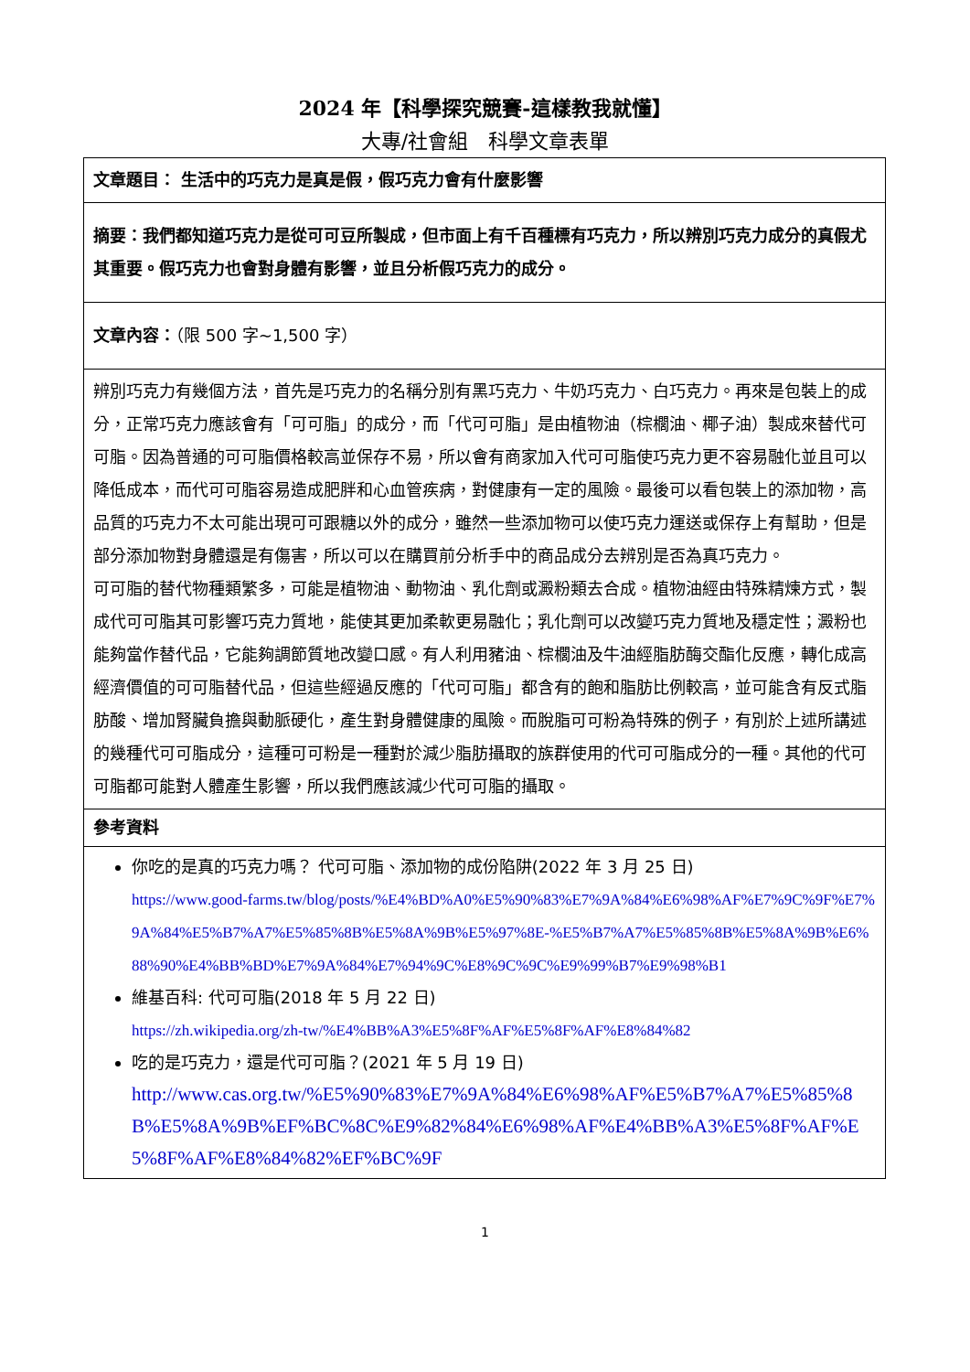2024 年【科學探究競賽-這樣教我就懂】
大專/社會組　科學文章表單
| 文章題目： 生活中的巧克力是真是假，假巧克力會有什麼影響 |
| 摘要：我們都知道巧克力是從可可豆所製成，但市面上有千百種標有巧克力，所以辨別巧克力成分的真假尤其重要。假巧克力也會對身體有影響，並且分析假巧克力的成分。 |
| 文章內容： （限 500 字~1,500 字） |
| 辨別巧克力有幾個方法，首先是巧克力的名稱分別有黑巧克力、牛奶巧克力、白巧克力。再來是包裝上的成分，正常巧克力應該會有「可可脂」的成分，而「代可可脂」是由植物油（棕櫚油、椰子油）製成來替代可可脂。因為普通的可可脂價格較高並保存不易，所以會有商家加入代可可脂使巧克力更不容易融化並且可以降低成本，而代可可脂容易造成肥胖和心血管疾病，對健康有一定的風險。最後可以看包裝上的添加物，高品質的巧克力不太可能出現可可跟糖以外的成分，雖然一些添加物可以使巧克力運送或保存上有幫助，但是部分添加物對身體還是有傷害，所以可以在購買前分析手中的商品成分去辨別是否為真巧克力。 可可脂的替代物種類繁多，可能是植物油、動物油、乳化劑或澱粉類去合成。植物油經由特殊精煉方式，製成代可可脂其可影響巧克力質地，能使其更加柔軟更易融化；乳化劑可以改變巧克力質地及穩定性；澱粉也能夠當作替代品，它能夠調節質地改變口感。有人利用豬油、棕櫚油及牛油經脂肪酶交酯化反應，轉化成高經濟價值的可可脂替代品，但這些經過反應的「代可可脂」都含有的飽和脂肪比例較高，並可能含有反式脂肪酸、增加腎臟負擔與動脈硬化，產生對身體健康的風險。而脫脂可可粉為特殊的例子，有別於上述所講述的幾種代可可脂成分，這種可可粉是一種對於減少脂肪攝取的族群使用的代可可脂成分的一種。其他的代可可脂都可能對人體產生影響，所以我們應該減少代可可脂的攝取。 |
| 參考資料 |
| 你吃的是真的巧克力嗎？ 代可可脂、添加物的成份陷阱(2022 年 3 月 25 日) https://www.good-farms.tw/blog/posts/%E4%BD%A0%E5%90%83%E7%9A%84%E6%98%AF%E7%9C%9F%E7%9A%84%E5%B7%A7%E5%85%8B%E5%8A%9B%E5%97%8E-%E5%B7%A7%E5%85%8B%E5%8A%9B%E6%88%90%E4%BB%BD%E7%9A%84%E7%94%9C%E8%9C%9C%E9%99%B7%E9%98%B1 維基百科: 代可可脂(2018 年 5 月 22 日) https://zh.wikipedia.org/zh-tw/%E4%BB%A3%E5%8F%AF%E5%8F%AF%E8%84%82 吃的是巧克力，還是代可可脂？(2021 年 5 月 19 日) http://www.cas.org.tw/%E5%90%83%E7%9A%84%E6%98%AF%E5%B7%A7%E5%85%8B%E5%8A%9B%EF%BC%8C%E9%82%84%E6%98%AF%E4%BB%A3%E5%8F%AF%E5%8F%AF%E8%84%82%EF%BC%9F |
1